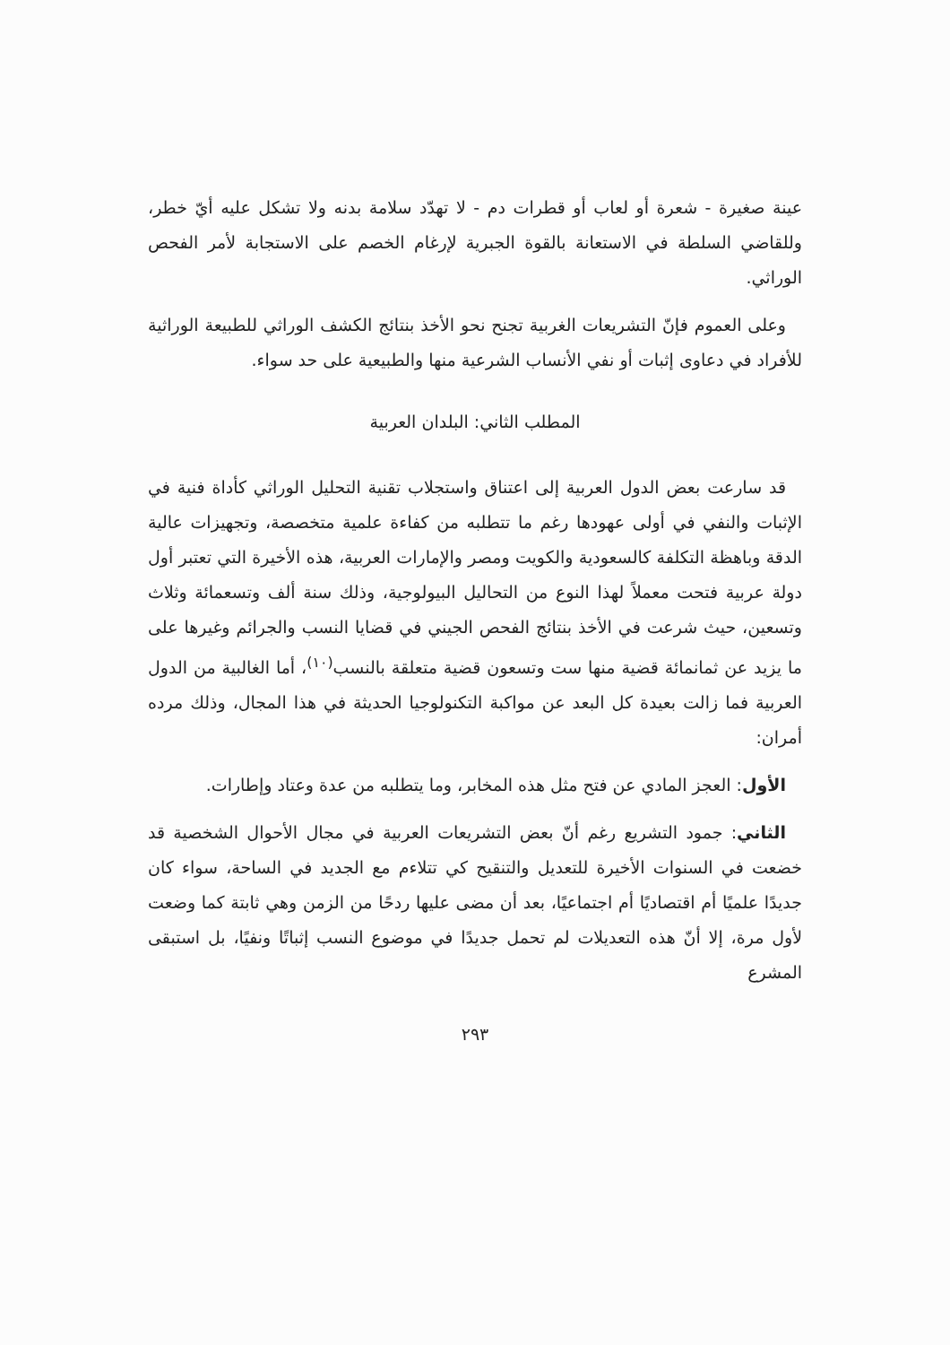عينة صغيرة - شعرة أو لعاب أو قطرات دم - لا تهدّد سلامة بدنه ولا تشكل عليه أيّ خطر، وللقاضي السلطة في الاستعانة بالقوة الجبرية لإرغام الخصم على الاستجابة لأمر الفحص الوراثي.
وعلى العموم فإنّ التشريعات الغربية تجنح نحو الأخذ بنتائج الكشف الوراثي للطبيعة الوراثية للأفراد في دعاوى إثبات أو نفي الأنساب الشرعية منها والطبيعية على حد سواء.
المطلب الثاني: البلدان العربية
قد سارعت بعض الدول العربية إلى اعتناق واستجلاب تقنية التحليل الوراثي كأداة فنية في الإثبات والنفي في أولى عهودها رغم ما تتطلبه من كفاءة علمية متخصصة، وتجهيزات عالية الدقة وباهظة التكلفة كالسعودية والكويت ومصر والإمارات العربية، هذه الأخيرة التي تعتبر أول دولة عربية فتحت معملاً لهذا النوع من التحاليل البيولوجية، وذلك سنة ألف وتسعمائة وثلاث وتسعين، حيث شرعت في الأخذ بنتائج الفحص الجيني في قضايا النسب والجرائم وغيرها على ما يزيد عن ثمانمائة قضية منها ست وتسعون قضية متعلقة بالنسب<sup>(١٠)</sup>، أما الغالبية من الدول العربية فما زالت بعيدة كل البعد عن مواكبة التكنولوجيا الحديثة في هذا المجال، وذلك مرده أمران:
الأول: العجز المادي عن فتح مثل هذه المخابر، وما يتطلبه من عدة وعتاد وإطارات.
الثاني: جمود التشريع رغم أنّ بعض التشريعات العربية في مجال الأحوال الشخصية قد خضعت في السنوات الأخيرة للتعديل والتنقيح كي تتلاءم مع الجديد في الساحة، سواء كان جديدًا علميًا أم اقتصاديًا أم اجتماعيًا، بعد أن مضى عليها ردحًا من الزمن وهي ثابتة كما وضعت لأول مرة، إلا أنّ هذه التعديلات لم تحمل جديدًا في موضوع النسب إثباتًا ونفيًا، بل استبقى المشرع
٢٩٣